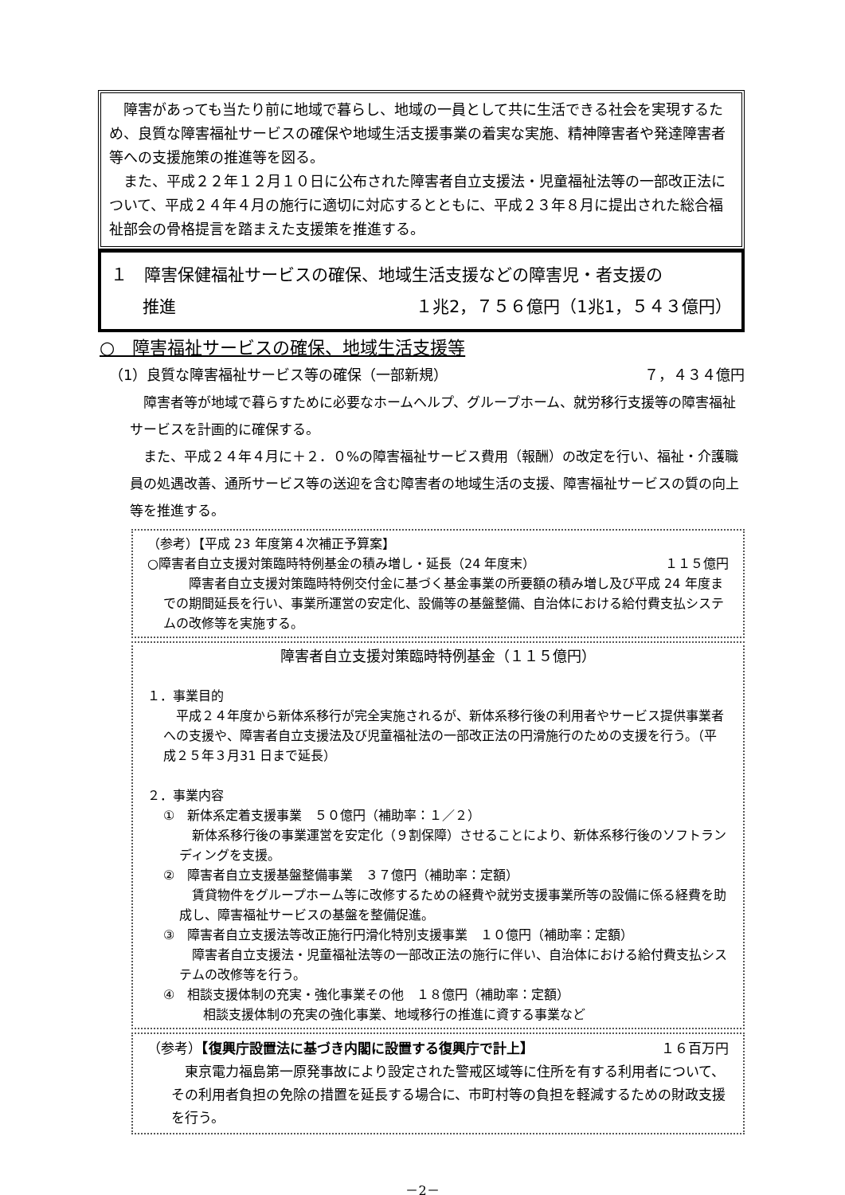障害があっても当たり前に地域で暮らし、地域の一員として共に生活できる社会を実現するため、良質な障害福祉サービスの確保や地域生活支援事業の着実な実施、精神障害者や発達障害者等への支援施策の推進等を図る。
　また、平成２２年１２月１０日に公布された障害者自立支援法・児童福祉法等の一部改正法について、平成２４年４月の施行に適切に対応するとともに、平成２３年８月に提出された総合福祉部会の骨格提言を踏まえた支援策を推進する。
１　障害保健福祉サービスの確保、地域生活支援などの障害児・者支援の
推進 １兆2，７５６億円（1兆1，５４３億円）
○　障害福祉サービスの確保、地域生活支援等
（1）良質な障害福祉サービス等の確保（一部新規） ７，４３４億円
　障害者等が地域で暮らすために必要なホームヘルプ、グループホーム、就労移行支援等の障害福祉サービスを計画的に確保する。
　また、平成２４年４月に＋２．０%の障害福祉サービス費用（報酬）の改定を行い、福祉・介護職員の処遇改善、通所サービス等の送迎を含む障害者の地域生活の支援、障害福祉サービスの質の向上等を推進する。
（参考）【平成 23 年度第４次補正予算案】
○障害者自立支援対策臨時特例基金の積み増し・延長（24 年度末） １１５億円
　　障害者自立支援対策臨時特例交付金に基づく基金事業の所要額の積み増し及び平成 24 年度までの期間延長を行い、事業所運営の安定化、設備等の基盤整備、自治体における給付費支払システムの改修等を実施する。
障害者自立支援対策臨時特例基金（１１５億円）
１．事業目的
　平成２４年度から新体系移行が完全実施されるが、新体系移行後の利用者やサービス提供事業者への支援や、障害者自立支援法及び児童福祉法の一部改正法の円滑施行のための支援を行う。（平成２５年３月31 日まで延長）
２．事業内容
①　新体系定着支援事業　５０億円（補助率：１／２）
　新体系移行後の事業運営を安定化（９割保障）させることにより、新体系移行後のソフトランディングを支援。
②　障害者自立支援基盤整備事業　３７億円（補助率：定額）
　賃貸物件をグループホーム等に改修するための経費や就労支援事業所等の設備に係る経費を助成し、障害福祉サービスの基盤を整備促進。
③　障害者自立支援法等改正施行円滑化特別支援事業　１０億円（補助率：定額）
　障害者自立支援法・児童福祉法等の一部改正法の施行に伴い、自治体における給付費支払システムの改修等を行う。
④　相談支援体制の充実・強化事業その他　１８億円（補助率：定額）
相談支援体制の充実の強化事業、地域移行の推進に資する事業など
（参考）【復興庁設置法に基づき内閣に設置する復興庁で計上】 １６百万円
　東京電力福島第一原発事故により設定された警戒区域等に住所を有する利用者について、その利用者負担の免除の措置を延長する場合に、市町村等の負担を軽減するための財政支援を行う。
－2－